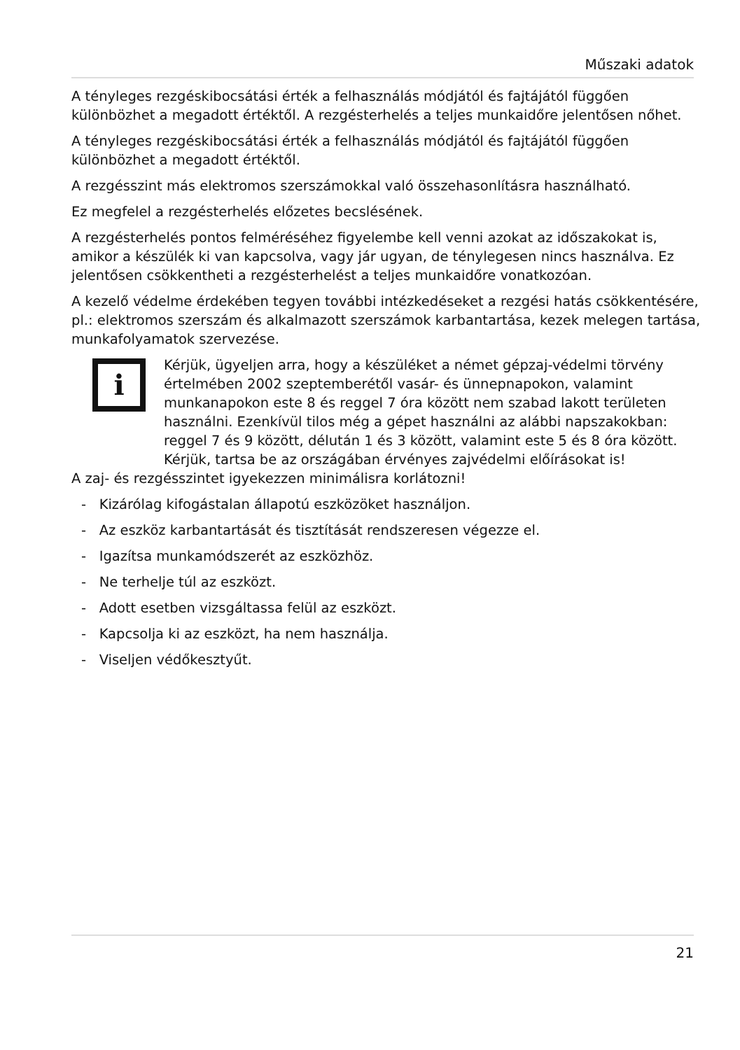Műszaki adatok
A tényleges rezgéskibocsátási érték a felhasználás módjától és fajtájától függően különbözhet a megadott értéktől. A rezgésterhelés a teljes munkaidőre jelentősen nőhet.
A tényleges rezgéskibocsátási érték a felhasználás módjától és fajtájától függően különbözhet a megadott értéktől.
A rezgésszint más elektromos szerszámokkal való összehasonlításra használható.
Ez megfelel a rezgésterhelés előzetes becslésének.
A rezgésterhelés pontos felméréséhez figyelembe kell venni azokat az időszakokat is, amikor a készülék ki van kapcsolva, vagy jár ugyan, de ténylegesen nincs használva. Ez jelentősen csökkentheti a rezgésterhelést a teljes munkaidőre vonatkozóan.
A kezelő védelme érdekében tegyen további intézkedéseket a rezgési hatás csökkentésére, pl.: elektromos szerszám és alkalmazott szerszámok karbantartása, kezek melegen tartása, munkafolyamatok szervezése.
i
Kérjük, ügyeljen arra, hogy a készüléket a német gépzaj-védelmi törvény értelmében 2002 szeptemberétől vasár- és ünnepnapokon, valamint munkanapokon este 8 és reggel 7 óra között nem szabad lakott területen használni. Ezenkívül tilos még a gépet használni az alábbi napszakokban: reggel 7 és 9 között, délután 1 és 3 között, valamint este 5 és 8 óra között. Kérjük, tartsa be az országában érvényes zajvédelmi előírásokat is!
A zaj- és rezgésszintet igyekezzen minimálisra korlátozni!
- Kizárólag kifogástalan állapotú eszközöket használjon.
- Az eszköz karbantartását és tisztítását rendszeresen végezze el.
- Igazítsa munkamódszerét az eszközhöz.
- Ne terhelje túl az eszközt.
- Adott esetben vizsgáltassa felül az eszközt.
- Kapcsolja ki az eszközt, ha nem használja.
- Viseljen védőkesztyűt.
21